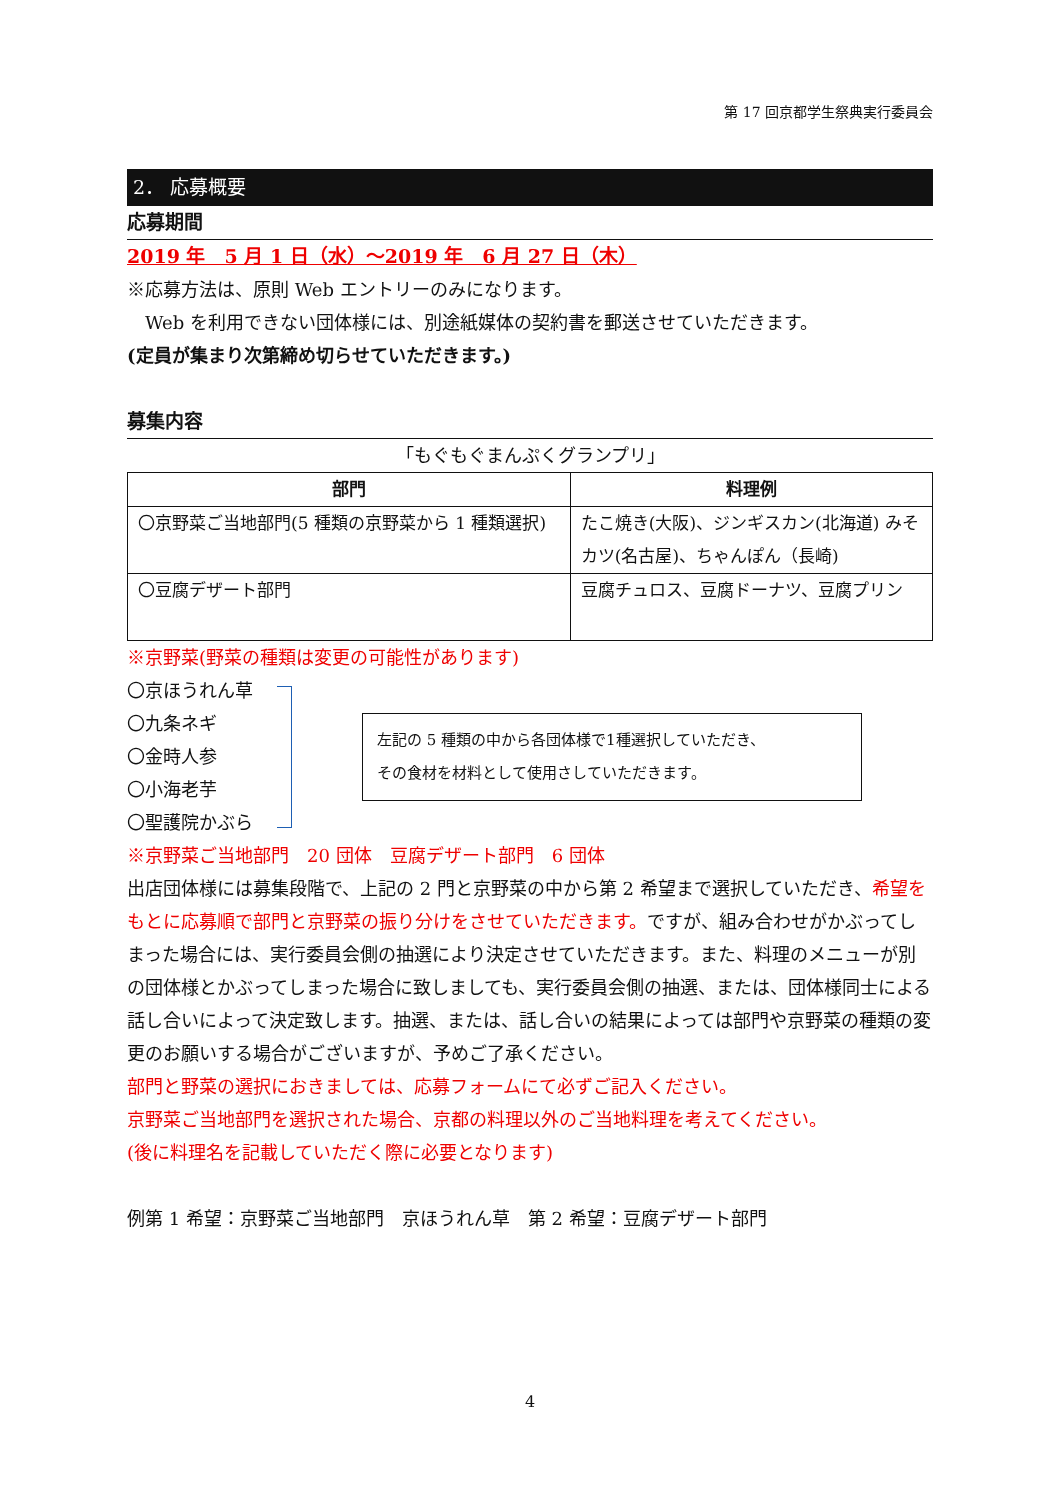第 17 回京都学生祭典実行委員会
2． 応募概要
応募期間
2019 年　5 月 1 日（水）～2019 年　6 月 27 日（木）
※応募方法は、原則 Web エントリーのみになります。
　Web を利用できない団体様には、別途紙媒体の契約書を郵送させていただきます。
(定員が集まり次第締め切らせていただきます。)
募集内容
「もぐもぐまんぷくグランプリ」
| 部門 | 料理例 |
| --- | --- |
| 〇京野菜ご当地部門(5 種類の京野菜から 1 種類選択) | たこ焼き(大阪)、ジンギスカン(北海道) みそカツ(名古屋)、ちゃんぽん（長崎) |
| 〇豆腐デザート部門 | 豆腐チュロス、豆腐ドーナツ、豆腐プリン |
※京野菜(野菜の種類は変更の可能性があります)
〇京ほうれん草
〇九条ネギ
〇金時人参
〇小海老芋
〇聖護院かぶら
左記の 5 種類の中から各団体様で1種選択していただき、
その食材を材料として使用さしていただきます。
※京野菜ご当地部門　20 団体　豆腐デザート部門　6 団体
出店団体様には募集段階で、上記の 2 門と京野菜の中から第 2 希望まで選択していただき、希望をもとに応募順で部門と京野菜の振り分けをさせていただきます。ですが、組み合わせがかぶってしまった場合には、実行委員会側の抽選により決定させていただきます。また、料理のメニューが別の団体様とかぶってしまった場合に致しましても、実行委員会側の抽選、または、団体様同士による話し合いによって決定致します。抽選、または、話し合いの結果によっては部門や京野菜の種類の変更のお願いする場合がございますが、予めご了承ください。
部門と野菜の選択におきましては、応募フォームにて必ずご記入ください。
京野菜ご当地部門を選択された場合、京都の料理以外のご当地料理を考えてください。
(後に料理名を記載していただく際に必要となります)
例第 1 希望：京野菜ご当地部門　京ほうれん草　第 2 希望：豆腐デザート部門
4